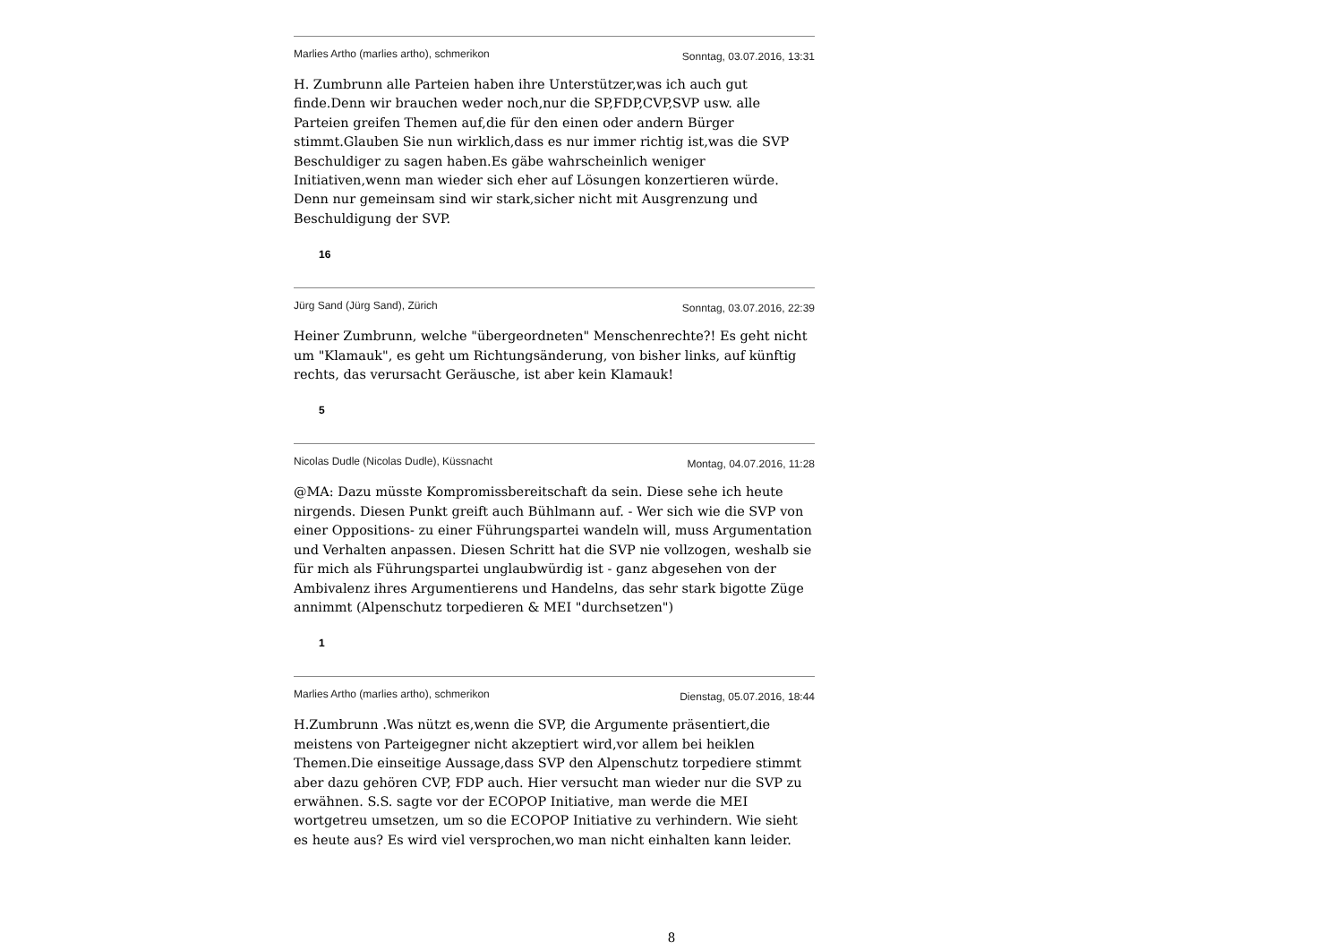Marlies Artho (marlies artho), schmerikon Sonntag, 03.07.2016, 13:31
H. Zumbrunn alle Parteien haben ihre Unterstützer,was ich auch gut finde.Denn wir brauchen weder noch,nur die SP,FDP,CVP,SVP usw. alle Parteien greifen Themen auf,die für den einen oder andern Bürger stimmt.Glauben Sie nun wirklich,dass es nur immer richtig ist,was die SVP Beschuldiger zu sagen haben.Es gäbe wahrscheinlich weniger Initiativen,wenn man wieder sich eher auf Lösungen konzertieren würde. Denn nur gemeinsam sind wir stark,sicher nicht mit Ausgrenzung und Beschuldigung der SVP.
16
Jürg Sand (Jürg Sand), Zürich Sonntag, 03.07.2016, 22:39
Heiner Zumbrunn, welche "übergeordneten" Menschenrechte?! Es geht nicht um "Klamauk", es geht um Richtungsänderung, von bisher links, auf künftig rechts, das verursacht Geräusche, ist aber kein Klamauk!
5
Nicolas Dudle (Nicolas Dudle), Küssnacht Montag, 04.07.2016, 11:28
@MA: Dazu müsste Kompromissbereitschaft da sein. Diese sehe ich heute nirgends. Diesen Punkt greift auch Bühlmann auf. - Wer sich wie die SVP von einer Oppositions- zu einer Führungspartei wandeln will, muss Argumentation und Verhalten anpassen. Diesen Schritt hat die SVP nie vollzogen, weshalb sie für mich als Führungspartei unglaubwürdig ist - ganz abgesehen von der Ambivalenz ihres Argumentierens und Handelns, das sehr stark bigotte Züge annimmt (Alpenschutz torpedieren & MEI "durchsetzen")
1
Marlies Artho (marlies artho), schmerikon Dienstag, 05.07.2016, 18:44
H.Zumbrunn .Was nützt es,wenn die SVP, die Argumente präsentiert,die meistens von Parteigegner nicht akzeptiert wird,vor allem bei heiklen Themen.Die einseitige Aussage,dass SVP den Alpenschutz torpediere stimmt aber dazu gehören CVP, FDP auch. Hier versucht man wieder nur die SVP zu erwähnen. S.S. sagte vor der ECOPOP Initiative, man werde die MEI wortgetreu umsetzen, um so die ECOPOP Initiative zu verhindern. Wie sieht es heute aus? Es wird viel versprochen,wo man nicht einhalten kann leider.
8